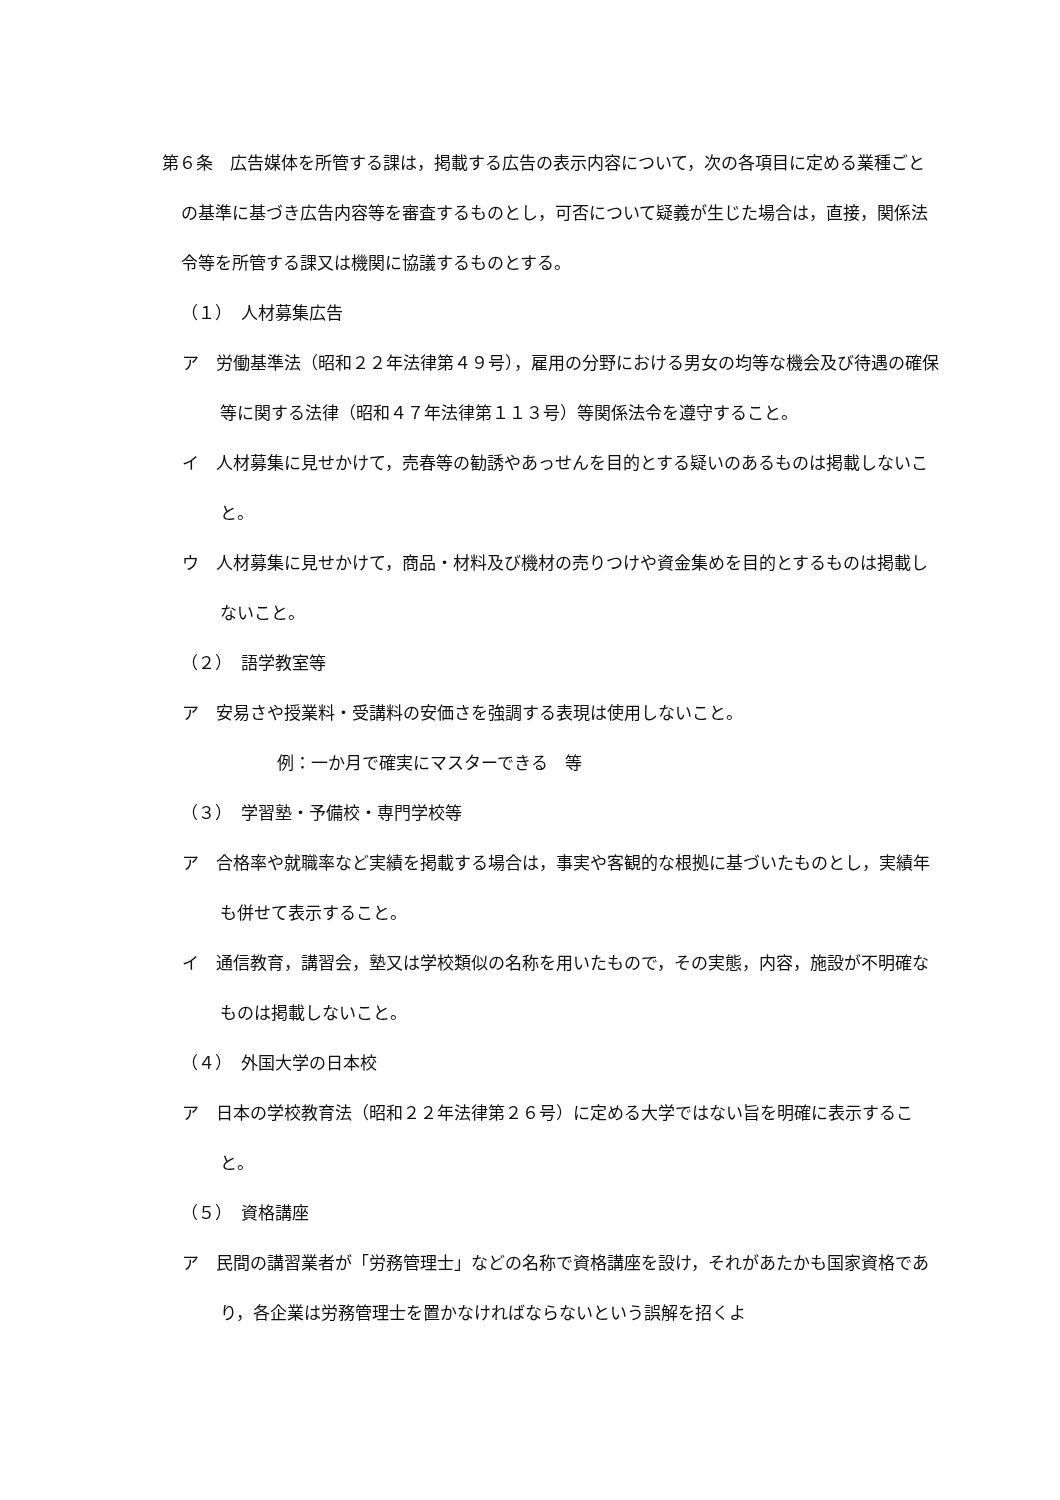第６条　広告媒体を所管する課は，掲載する広告の表示内容について，次の各項目に定める業種ごとの基準に基づき広告内容等を審査するものとし，可否について疑義が生じた場合は，直接，関係法令等を所管する課又は機関に協議するものとする。
（１）　人材募集広告
ア　労働基準法（昭和２２年法律第４９号），雇用の分野における男女の均等な機会及び待遇の確保等に関する法律（昭和４７年法律第１１３号）等関係法令を遵守すること。
イ　人材募集に見せかけて，売春等の勧誘やあっせんを目的とする疑いのあるものは掲載しないこと。
ウ　人材募集に見せかけて，商品・材料及び機材の売りつけや資金集めを目的とするものは掲載しないこと。
（２）　語学教室等
ア　安易さや授業料・受講料の安価さを強調する表現は使用しないこと。
例：一か月で確実にマスターできる　等
（３）　学習塾・予備校・専門学校等
ア　合格率や就職率など実績を掲載する場合は，事実や客観的な根拠に基づいたものとし，実績年も併せて表示すること。
イ　通信教育，講習会，塾又は学校類似の名称を用いたもので，その実態，内容，施設が不明確なものは掲載しないこと。
（４）　外国大学の日本校
ア　日本の学校教育法（昭和２２年法律第２６号）に定める大学ではない旨を明確に表示すること。
（５）　資格講座
ア　民間の講習業者が「労務管理士」などの名称で資格講座を設け，それがあたかも国家資格であり，各企業は労務管理士を置かなければならないという誤解を招くよ